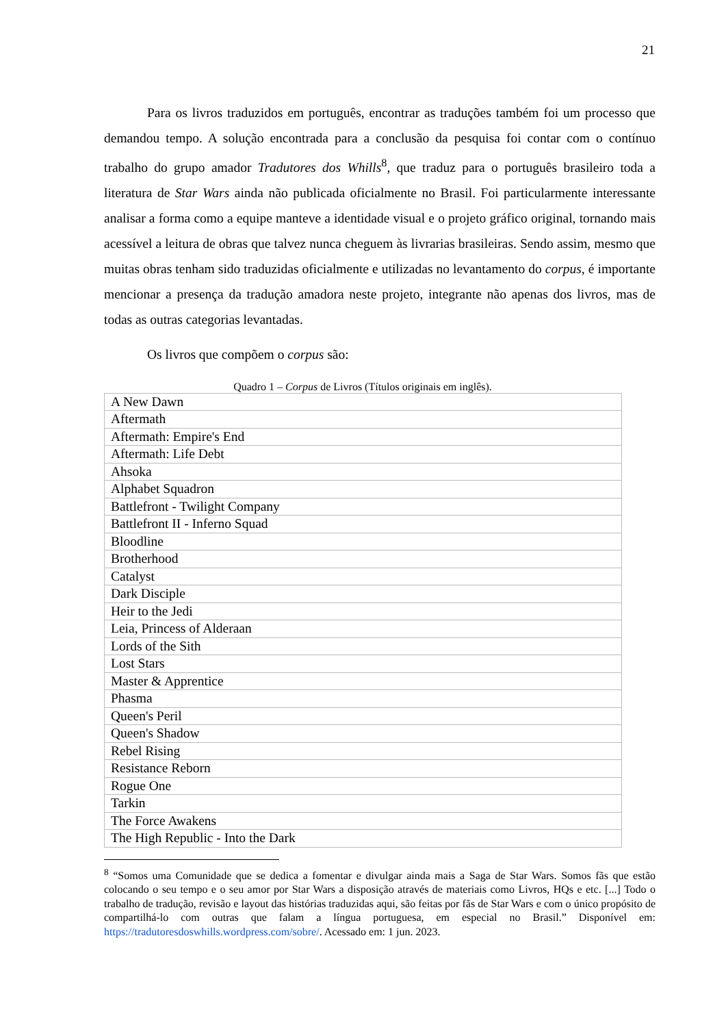21
Para os livros traduzidos em português, encontrar as traduções também foi um processo que demandou tempo. A solução encontrada para a conclusão da pesquisa foi contar com o contínuo trabalho do grupo amador Tradutores dos Whills<sup>8</sup>, que traduz para o português brasileiro toda a literatura de Star Wars ainda não publicada oficialmente no Brasil. Foi particularmente interessante analisar a forma como a equipe manteve a identidade visual e o projeto gráfico original, tornando mais acessível a leitura de obras que talvez nunca cheguem às livrarias brasileiras. Sendo assim, mesmo que muitas obras tenham sido traduzidas oficialmente e utilizadas no levantamento do corpus, é importante mencionar a presença da tradução amadora neste projeto, integrante não apenas dos livros, mas de todas as outras categorias levantadas.
Os livros que compõem o corpus são:
Quadro 1 – Corpus de Livros (Títulos originais em inglês).
| A New Dawn |
| Aftermath |
| Aftermath: Empire's End |
| Aftermath: Life Debt |
| Ahsoka |
| Alphabet Squadron |
| Battlefront - Twilight Company |
| Battlefront II - Inferno Squad |
| Bloodline |
| Brotherhood |
| Catalyst |
| Dark Disciple |
| Heir to the Jedi |
| Leia, Princess of Alderaan |
| Lords of the Sith |
| Lost Stars |
| Master & Apprentice |
| Phasma |
| Queen's Peril |
| Queen's Shadow |
| Rebel Rising |
| Resistance Reborn |
| Rogue One |
| Tarkin |
| The Force Awakens |
| The High Republic - Into the Dark |
<sup>8</sup> “Somos uma Comunidade que se dedica a fomentar e divulgar ainda mais a Saga de Star Wars. Somos fãs que estão colocando o seu tempo e o seu amor por Star Wars a disposição através de materiais como Livros, HQs e etc. [...] Todo o trabalho de tradução, revisão e layout das histórias traduzidas aqui, são feitas por fãs de Star Wars e com o único propósito de compartilhá-lo com outras que falam a língua portuguesa, em especial no Brasil.” Disponível em: https://tradutoresdoswhills.wordpress.com/sobre/. Acessado em: 1 jun. 2023.